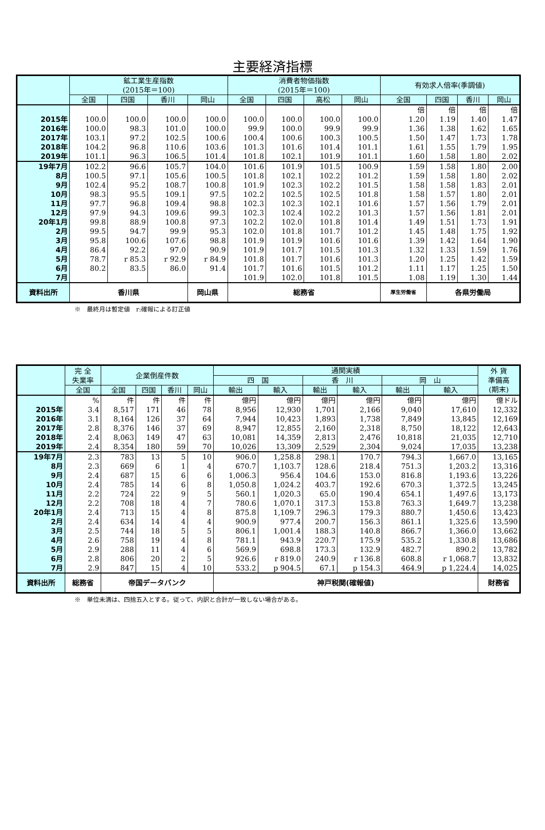主要経済指標
| | 鉱工業生産指数 (2015年＝100) | | | | 消費者物価指数 (2015年＝100) | | | | 有効求人倍率(季調値) | | | |
| --- | --- | --- | --- | --- | --- | --- | --- | --- | --- | --- | --- | --- |
| | 全国 | 四国 | 香川 | 岡山 | 全国 | 四国 | 高松 | 岡山 | 全国 | 四国 | 香川 | 岡山 |
| | | | | | | | | | 倍 | 倍 | 倍 | 倍 |
| 2015年 | 100.0 | 100.0 | 100.0 | 100.0 | 100.0 | 100.0 | 100.0 | 100.0 | 1.20 | 1.19 | 1.40 | 1.47 |
| 2016年 | 100.0 | 98.3 | 101.0 | 100.0 | 99.9 | 100.0 | 99.9 | 99.9 | 1.36 | 1.38 | 1.62 | 1.65 |
| 2017年 | 103.1 | 97.2 | 102.5 | 100.6 | 100.4 | 100.6 | 100.3 | 100.5 | 1.50 | 1.47 | 1.73 | 1.78 |
| 2018年 | 104.2 | 96.8 | 110.6 | 103.6 | 101.3 | 101.6 | 101.4 | 101.1 | 1.61 | 1.55 | 1.79 | 1.95 |
| 2019年 | 101.1 | 96.3 | 106.5 | 101.4 | 101.8 | 102.1 | 101.9 | 101.1 | 1.60 | 1.58 | 1.80 | 2.02 |
| 19年7月 | 102.2 | 96.6 | 105.7 | 104.0 | 101.6 | 101.9 | 101.5 | 100.9 | 1.59 | 1.58 | 1.80 | 2.00 |
| 8月 | 100.5 | 97.1 | 105.6 | 100.5 | 101.8 | 102.1 | 102.2 | 101.2 | 1.59 | 1.58 | 1.80 | 2.02 |
| 9月 | 102.4 | 95.2 | 108.7 | 100.8 | 101.9 | 102.3 | 102.2 | 101.5 | 1.58 | 1.58 | 1.83 | 2.01 |
| 10月 | 98.3 | 95.5 | 109.1 | 97.5 | 102.2 | 102.5 | 102.5 | 101.8 | 1.58 | 1.57 | 1.80 | 2.01 |
| 11月 | 97.7 | 96.8 | 109.4 | 98.8 | 102.3 | 102.3 | 102.1 | 101.6 | 1.57 | 1.56 | 1.79 | 2.01 |
| 12月 | 97.9 | 94.3 | 109.6 | 99.3 | 102.3 | 102.4 | 102.2 | 101.3 | 1.57 | 1.56 | 1.81 | 2.01 |
| 20年1月 | 99.8 | 88.9 | 100.8 | 97.3 | 102.2 | 102.0 | 101.8 | 101.4 | 1.49 | 1.51 | 1.73 | 1.91 |
| 2月 | 99.5 | 94.7 | 99.9 | 95.3 | 102.0 | 101.8 | 101.7 | 101.2 | 1.45 | 1.48 | 1.75 | 1.92 |
| 3月 | 95.8 | 100.6 | 107.6 | 98.8 | 101.9 | 101.9 | 101.6 | 101.6 | 1.39 | 1.42 | 1.64 | 1.90 |
| 4月 | 86.4 | 92.2 | 97.0 | 90.9 | 101.9 | 101.7 | 101.5 | 101.3 | 1.32 | 1.33 | 1.59 | 1.76 |
| 5月 | 78.7 | r 85.3 | r 92.9 | r 84.9 | 101.8 | 101.7 | 101.6 | 101.3 | 1.20 | 1.25 | 1.42 | 1.59 |
| 6月 | 80.2 | 83.5 | 86.0 | 91.4 | 101.7 | 101.6 | 101.5 | 101.2 | 1.11 | 1.17 | 1.25 | 1.50 |
| 7月 | | | | | 101.9 | 102.0 | 101.8 | 101.5 | 1.08 | 1.19 | 1.30 | 1.44 |
| 資料出所 | 香川県 | | | 岡山県 | 総務省 | | | | 厚生労働省 | 各県労働局 | | |
※　最終月は暫定値　r:確報による訂正値
| | 完 全 失業率 | 企業倒産件数 | | | | 通関実績 | | | | | | 外 貨 準備高 (期末) |
| --- | --- | --- | --- | --- | --- | --- | --- | --- | --- | --- | --- | --- |
| | | | | | | 四 国 | | 香 川 | | 岡 山 | | |
| | 全国 | 全国 | 四国 | 香川 | 岡山 | 輸出 | 輸入 | 輸出 | 輸入 | 輸出 | 輸入 | |
| | % | 件 | 件 | 件 | 件 | 億円 | 億円 | 億円 | 億円 | 億円 | 億円 | 億ドル |
| 2015年 | 3.4 | 8,517 | 171 | 46 | 78 | 8,956 | 12,930 | 1,701 | 2,166 | 9,040 | 17,610 | 12,332 |
| 2016年 | 3.1 | 8,164 | 126 | 37 | 64 | 7,944 | 10,423 | 1,893 | 1,738 | 7,849 | 13,845 | 12,169 |
| 2017年 | 2.8 | 8,376 | 146 | 37 | 69 | 8,947 | 12,855 | 2,160 | 2,318 | 8,750 | 18,122 | 12,643 |
| 2018年 | 2.4 | 8,063 | 149 | 47 | 63 | 10,081 | 14,359 | 2,813 | 2,476 | 10,818 | 21,035 | 12,710 |
| 2019年 | 2.4 | 8,354 | 180 | 59 | 70 | 10,026 | 13,309 | 2,529 | 2,304 | 9,024 | 17,035 | 13,238 |
| 19年7月 | 2.3 | 783 | 13 | 5 | 10 | 906.0 | 1,258.8 | 298.1 | 170.7 | 794.3 | 1,667.0 | 13,165 |
| 8月 | 2.3 | 669 | 6 | 1 | 4 | 670.7 | 1,103.7 | 128.6 | 218.4 | 751.3 | 1,203.2 | 13,316 |
| 9月 | 2.4 | 687 | 15 | 6 | 6 | 1,006.3 | 956.4 | 104.6 | 153.0 | 816.8 | 1,193.6 | 13,226 |
| 10月 | 2.4 | 785 | 14 | 6 | 8 | 1,050.8 | 1,024.2 | 403.7 | 192.6 | 670.3 | 1,372.5 | 13,245 |
| 11月 | 2.2 | 724 | 22 | 9 | 5 | 560.1 | 1,020.3 | 65.0 | 190.4 | 654.1 | 1,497.6 | 13,173 |
| 12月 | 2.2 | 708 | 18 | 4 | 7 | 780.6 | 1,070.1 | 317.3 | 153.8 | 763.3 | 1,649.7 | 13,238 |
| 20年1月 | 2.4 | 713 | 15 | 4 | 8 | 875.8 | 1,109.7 | 296.3 | 179.3 | 880.7 | 1,450.6 | 13,423 |
| 2月 | 2.4 | 634 | 14 | 4 | 4 | 900.9 | 977.4 | 200.7 | 156.3 | 861.1 | 1,325.6 | 13,590 |
| 3月 | 2.5 | 744 | 18 | 5 | 5 | 806.1 | 1,001.4 | 188.3 | 140.8 | 866.7 | 1,366.0 | 13,662 |
| 4月 | 2.6 | 758 | 19 | 4 | 8 | 781.1 | 943.9 | 220.7 | 175.9 | 535.2 | 1,330.8 | 13,686 |
| 5月 | 2.9 | 288 | 11 | 4 | 6 | 569.9 | 698.8 | 173.3 | 132.9 | 482.7 | 890.2 | 13,782 |
| 6月 | 2.8 | 806 | 20 | 2 | 5 | 926.6 | r 819.0 | 240.9 | r 136.8 | 608.8 | r 1,068.7 | 13,832 |
| 7月 | 2.9 | 847 | 15 | 4 | 10 | 533.2 | p 904.5 | 67.1 | p 154.3 | 464.9 | p 1,224.4 | 14,025 |
| 資料出所 | 総務省 | 帝国データバンク | | | | 神戸税関(確報値) | | | | | | 財務省 |
※　単位未満は、四捨五入とする。従って、内訳と合計が一致しない場合がある。